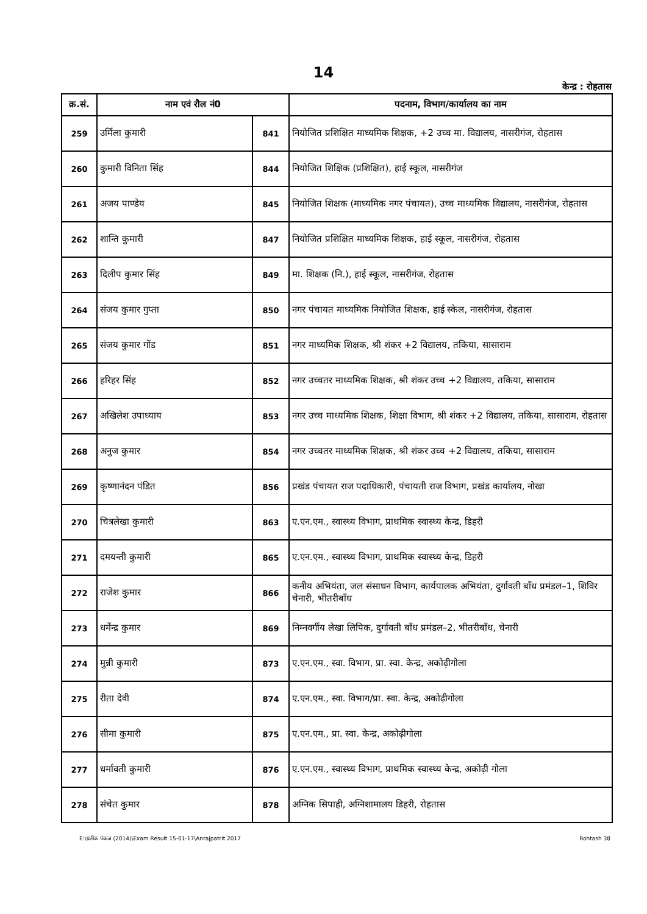14
केन्द्र : रोहतास
| क्र.सं. | नाम एवं रौल नं0 | | पदनाम, विभाग/कार्यालय का नाम |
| --- | --- | --- | --- |
| 259 | उर्मिला कुमारी | 841 | नियोजित प्रशिक्षित माध्यमिक शिक्षक, +2 उच्च मा. विद्यालय, नासरीगंज, रोहतास |
| 260 | कुमारी विनिता सिंह | 844 | नियोजित शिक्षिक (प्रशिक्षित), हाई स्कूल, नासरीगंज |
| 261 | अजय पाण्डेय | 845 | नियोजित शिक्षक (माध्यमिक नगर पंचायत), उच्च माध्यमिक विद्यालय, नासरीगंज, रोहतास |
| 262 | शान्ति कुमारी | 847 | नियोजित प्रशिक्षित माध्यमिक शिक्षक, हाई स्कूल, नासरीगंज, रोहतास |
| 263 | दिलीप कुमार सिंह | 849 | मा. शिक्षक (नि.), हाई स्कूल, नासरीगंज, रोहतास |
| 264 | संजय कुमार गुप्ता | 850 | नगर पंचायत माध्यमिक नियोजित शिक्षक, हाई स्केल, नासरीगंज, रोहतास |
| 265 | संजय कुमार गोंड | 851 | नगर माध्यमिक शिक्षक, श्री शंकर +2 विद्यालय, तकिया, सासाराम |
| 266 | हरिहर सिंह | 852 | नगर उच्चतर माध्यमिक शिक्षक, श्री शंकर उच्च +2 विद्यालय, तकिया, सासाराम |
| 267 | अखिलेश उपाध्याय | 853 | नगर उच्च माध्यमिक शिक्षक, शिक्षा विभाग, श्री शंकर +2 विद्यालय, तकिया, सासाराम, रोहतास |
| 268 | अनुज कुमार | 854 | नगर उच्चतर माध्यमिक शिक्षक, श्री शंकर उच्च +2 विद्यालय, तकिया, सासाराम |
| 269 | कृष्णानंदन पंडित | 856 | प्रखंड पंचायत राज पदाधिकारी, पंचायती राज विभाग, प्रखंड कार्यालय, नोखा |
| 270 | चित्रलेखा कुमारी | 863 | ए.एन.एम., स्वास्थ्य विभाग, प्राथमिक स्वास्थ्य केन्द्र, डिहरी |
| 271 | दमयन्ती कुमारी | 865 | ए.एन.एम., स्वास्थ्य विभाग, प्राथमिक स्वास्थ्य केन्द्र, डिहरी |
| 272 | राजेश कुमार | 866 | कनीय अभियंता, जल संसाधन विभाग, कार्यपालक अभियंता, दुर्गावती बाँध प्रमंडल–1, शिविर चेनारी, भीतरीबाँध |
| 273 | धर्मेन्द्र कुमार | 869 | निम्नवर्गीय लेखा लिपिक, दुर्गावती बाँध प्रमंडल–2, भीतरीबाँध, चेनारी |
| 274 | मुन्नी कुमारी | 873 | ए.एन.एम., स्वा. विभाग, प्रा. स्वा. केन्द्र, अकोढ़ीगोला |
| 275 | रीता देवी | 874 | ए.एन.एम., स्वा. विभाग/प्रा. स्वा. केन्द्र, अकोढ़ीगोला |
| 276 | सीमा कुमारी | 875 | ए.एन.एम., प्रा. स्वा. केन्द्र, अकोढ़ीगोला |
| 277 | धर्मावती कुमारी | 876 | ए.एन.एम., स्वास्थ्य विभाग, प्राथमिक स्वास्थ्य केन्द्र, अकोढ़ी गोला |
| 278 | संचेत कुमार | 878 | अग्निक सिपाही, अग्निशामालय डिहरी, रोहतास |
E:\प्रतीक पंकज (2014)\Exam Result 15-01-17\Anrajpatrit 2017 Rohtash 38